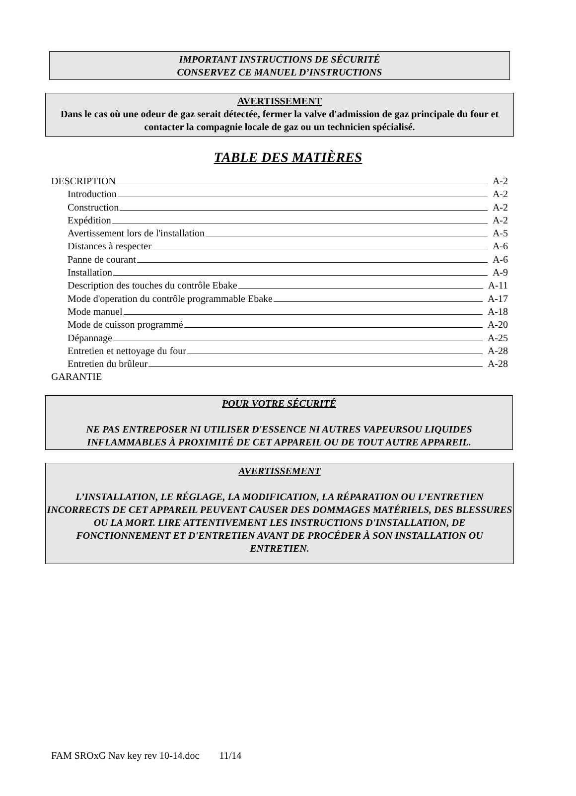IMPORTANT INSTRUCTIONS DE SÉCURITÉ
CONSERVEZ CE MANUEL D’INSTRUCTIONS
AVERTISSEMENT
Dans le cas où une odeur de gaz serait détectée, fermer la valve d'admission de gaz principale du four et contacter la compagnie locale de gaz ou un technicien spécialisé.
TABLE DES MATIÈRES
DESCRIPTION A-2
Introduction A-2
Construction A-2
Expédition A-2
Avertissement lors de l'installation A-5
Distances à respecter A-6
Panne de courant A-6
Installation A-9
Description des touches du contrôle Ebake A-11
Mode d'operation du contrôle programmable Ebake A-17
Mode manuel A-18
Mode de cuisson programmé A-20
Dépannage A-25
Entretien et nettoyage du four A-28
Entretien du brûleur A-28
GARANTIE
POUR VOTRE SÉCURITÉ
NE PAS ENTREPOSER NI UTILISER D'ESSENCE NI AUTRES VAPEURSOU LIQUIDES INFLAMMABLES À PROXIMITÉ DE CET APPAREIL OU DE TOUT AUTRE APPAREIL.
AVERTISSEMENT
L’INSTALLATION, LE RÉGLAGE, LA MODIFICATION, LA RÉPARATION OU L’ENTRETIEN INCORRECTS DE CET APPAREIL PEUVENT CAUSER DES DOMMAGES MATÉRIELS, DES BLESSURES OU LA MORT. LIRE ATTENTIVEMENT LES INSTRUCTIONS D'INSTALLATION, DE FONCTIONNEMENT ET D'ENTRETIEN AVANT DE PROCÉDER À SON INSTALLATION OU ENTRETIEN.
FAM SROxG Nav key rev 10-14.doc 11/14